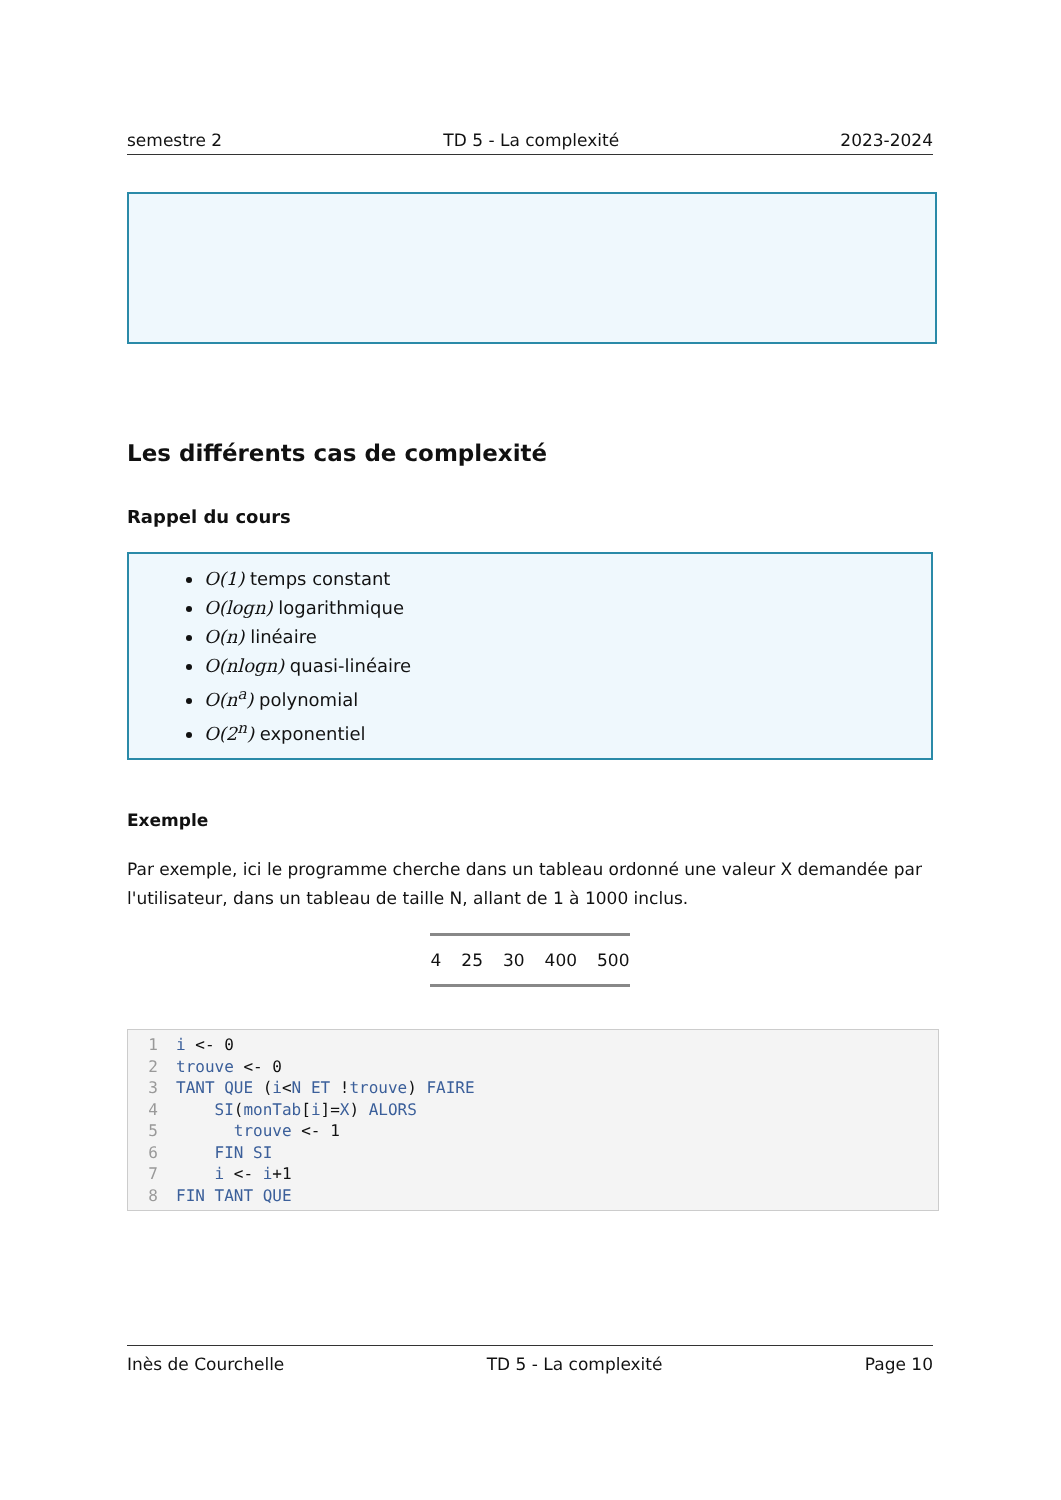semestre 2 TD 5 - La complexité 2023-2024
Les différents cas de complexité
Rappel du cours
O(1) temps constant
O(logn) logarithmique
O(n) linéaire
O(nlogn) quasi-linéaire
O(n<sup>a</sup>) polynomial
O(2<sup>n</sup>) exponentiel
Exemple
Par exemple, ici le programme cherche dans un tableau ordonné une valeur X demandée par l'utilisateur, dans un tableau de taille N, allant de 1 à 1000 inclus.
| 4 | 25 | 30 | 400 | 500 |
1 i <- 0
2 trouve <- 0
3 TANT QUE (i<N ET !trouve) FAIRE
4 SI(monTab[i]=X) ALORS
5 trouve <- 1
6 FIN SI
7 i <- i+1
8 FIN TANT QUE
Inès de Courchelle TD 5 - La complexité Page 10